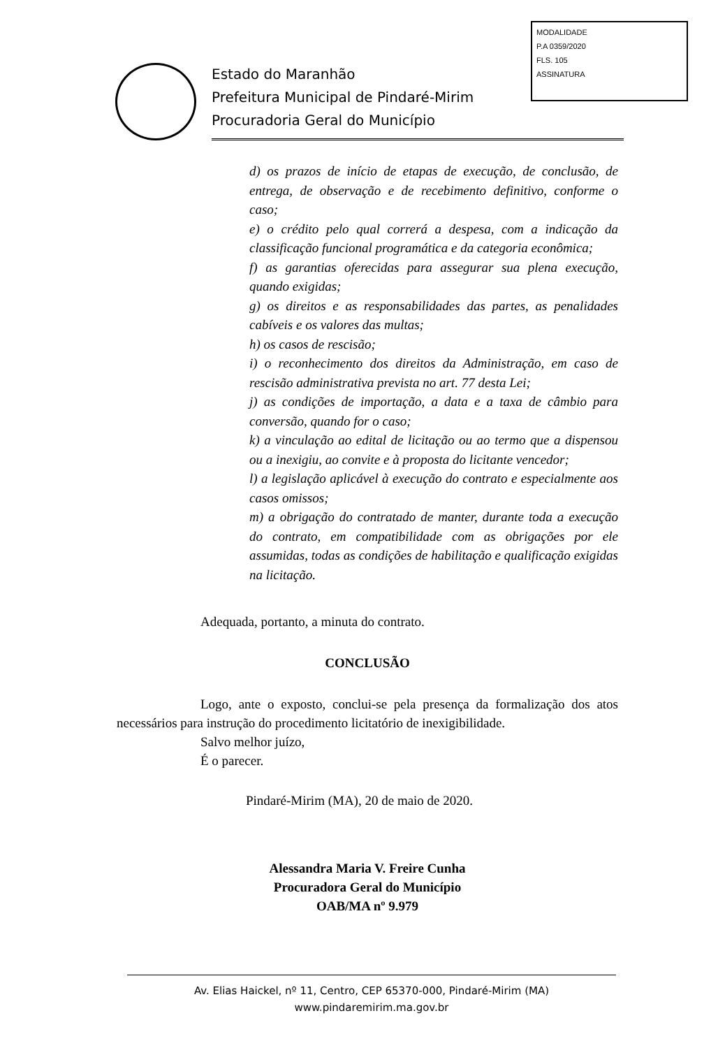MODALIDADE
P.A 0359/2020
FLS. 105
ASSINATURA
Estado do Maranhão
Prefeitura Municipal de Pindaré-Mirim
Procuradoria Geral do Município
d) os prazos de início de etapas de execução, de conclusão, de entrega, de observação e de recebimento definitivo, conforme o caso;
e) o crédito pelo qual correrá a despesa, com a indicação da classificação funcional programática e da categoria econômica;
f) as garantias oferecidas para assegurar sua plena execução, quando exigidas;
g) os direitos e as responsabilidades das partes, as penalidades cabíveis e os valores das multas;
h) os casos de rescisão;
i) o reconhecimento dos direitos da Administração, em caso de rescisão administrativa prevista no art. 77 desta Lei;
j) as condições de importação, a data e a taxa de câmbio para conversão, quando for o caso;
k) a vinculação ao edital de licitação ou ao termo que a dispensou ou a inexigiu, ao convite e à proposta do licitante vencedor;
l) a legislação aplicável à execução do contrato e especialmente aos casos omissos;
m) a obrigação do contratado de manter, durante toda a execução do contrato, em compatibilidade com as obrigações por ele assumidas, todas as condições de habilitação e qualificação exigidas na licitação.
Adequada, portanto, a minuta do contrato.
CONCLUSÃO
Logo, ante o exposto, conclui-se pela presença da formalização dos atos necessários para instrução do procedimento licitatório de inexigibilidade.
Salvo melhor juízo,
É o parecer.
Pindaré-Mirim (MA), 20 de maio de 2020.
Alessandra Maria V. Freire Cunha
Procuradora Geral do Município
OAB/MA nº 9.979
Av. Elias Haickel, nº 11, Centro, CEP 65370-000, Pindaré-Mirim (MA)
www.pindaremirim.ma.gov.br